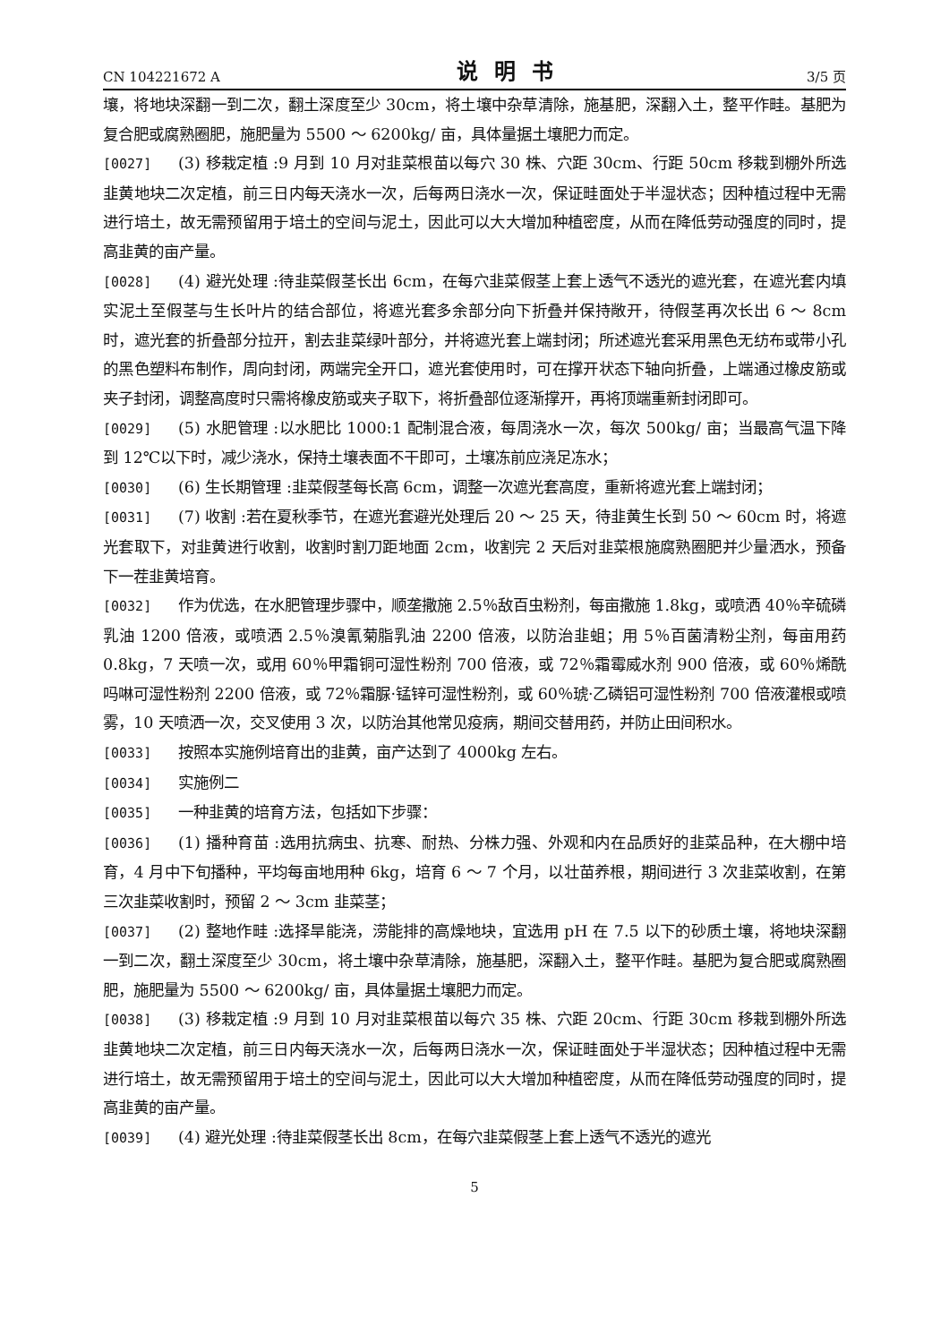CN 104221672 A 说明书 3/5 页
壤，将地块深翻一到二次，翻土深度至少 30cm，将土壤中杂草清除，施基肥，深翻入土，整平作畦。基肥为复合肥或腐熟圈肥，施肥量为 5500 ～ 6200kg/ 亩，具体量据土壤肥力而定。
[0027] (3) 移栽定植 :9 月到 10 月对韭菜根苗以每穴 30 株、穴距 30cm、行距 50cm 移栽到棚外所选韭黄地块二次定植，前三日内每天浇水一次，后每两日浇水一次，保证畦面处于半湿状态；因种植过程中无需进行培土，故无需预留用于培土的空间与泥土，因此可以大大增加种植密度，从而在降低劳动强度的同时，提高韭黄的亩产量。
[0028] (4) 避光处理 :待韭菜假茎长出 6cm，在每穴韭菜假茎上套上透气不透光的遮光套，在遮光套内填实泥土至假茎与生长叶片的结合部位，将遮光套多余部分向下折叠并保持敞开，待假茎再次长出 6 ～ 8cm 时，遮光套的折叠部分拉开，割去韭菜绿叶部分，并将遮光套上端封闭；所述遮光套采用黑色无纺布或带小孔的黑色塑料布制作，周向封闭，两端完全开口，遮光套使用时，可在撑开状态下轴向折叠，上端通过橡皮筋或夹子封闭，调整高度时只需将橡皮筋或夹子取下，将折叠部位逐渐撑开，再将顶端重新封闭即可。
[0029] (5) 水肥管理 :以水肥比 1000:1 配制混合液，每周浇水一次，每次 500kg/ 亩；当最高气温下降到 12℃以下时，减少浇水，保持土壤表面不干即可，土壤冻前应浇足冻水；
[0030] (6) 生长期管理 :韭菜假茎每长高 6cm，调整一次遮光套高度，重新将遮光套上端封闭；
[0031] (7) 收割 :若在夏秋季节，在遮光套避光处理后 20 ～ 25 天，待韭黄生长到 50 ～ 60cm 时，将遮光套取下，对韭黄进行收割，收割时割刀距地面 2cm，收割完 2 天后对韭菜根施腐熟圈肥并少量洒水，预备下一茬韭黄培育。
[0032] 作为优选，在水肥管理步骤中，顺垄撒施 2.5％敌百虫粉剂，每亩撒施 1.8kg，或喷洒 40％辛硫磷乳油 1200 倍液，或喷洒 2.5％溴氰菊脂乳油 2200 倍液，以防治韭蛆；用 5％百菌清粉尘剂，每亩用药 0.8kg，7 天喷一次，或用 60％甲霜铜可湿性粉剂 700 倍液，或 72％霜霉威水剂 900 倍液，或 60％烯酰吗啉可湿性粉剂 2200 倍液，或 72％霜脲·锰锌可湿性粉剂，或 60％琥·乙磷铝可湿性粉剂 700 倍液灌根或喷雾，10 天喷洒一次，交叉使用 3 次，以防治其他常见疫病，期间交替用药，并防止田间积水。
[0033] 按照本实施例培育出的韭黄，亩产达到了 4000kg 左右。
[0034] 实施例二
[0035] 一种韭黄的培育方法，包括如下步骤：
[0036] (1) 播种育苗 :选用抗病虫、抗寒、耐热、分株力强、外观和内在品质好的韭菜品种，在大棚中培育，4 月中下旬播种，平均每亩地用种 6kg，培育 6 ～ 7 个月，以壮苗养根，期间进行 3 次韭菜收割，在第三次韭菜收割时，预留 2 ～ 3cm 韭菜茎；
[0037] (2) 整地作畦 :选择旱能浇，涝能排的高燥地块，宜选用 pH 在 7.5 以下的砂质土壤，将地块深翻一到二次，翻土深度至少 30cm，将土壤中杂草清除，施基肥，深翻入土，整平作畦。基肥为复合肥或腐熟圈肥，施肥量为 5500 ～ 6200kg/ 亩，具体量据土壤肥力而定。
[0038] (3) 移栽定植 :9 月到 10 月对韭菜根苗以每穴 35 株、穴距 20cm、行距 30cm 移栽到棚外所选韭黄地块二次定植，前三日内每天浇水一次，后每两日浇水一次，保证畦面处于半湿状态；因种植过程中无需进行培土，故无需预留用于培土的空间与泥土，因此可以大大增加种植密度，从而在降低劳动强度的同时，提高韭黄的亩产量。
[0039] (4) 避光处理 :待韭菜假茎长出 8cm，在每穴韭菜假茎上套上透气不透光的遮光
5